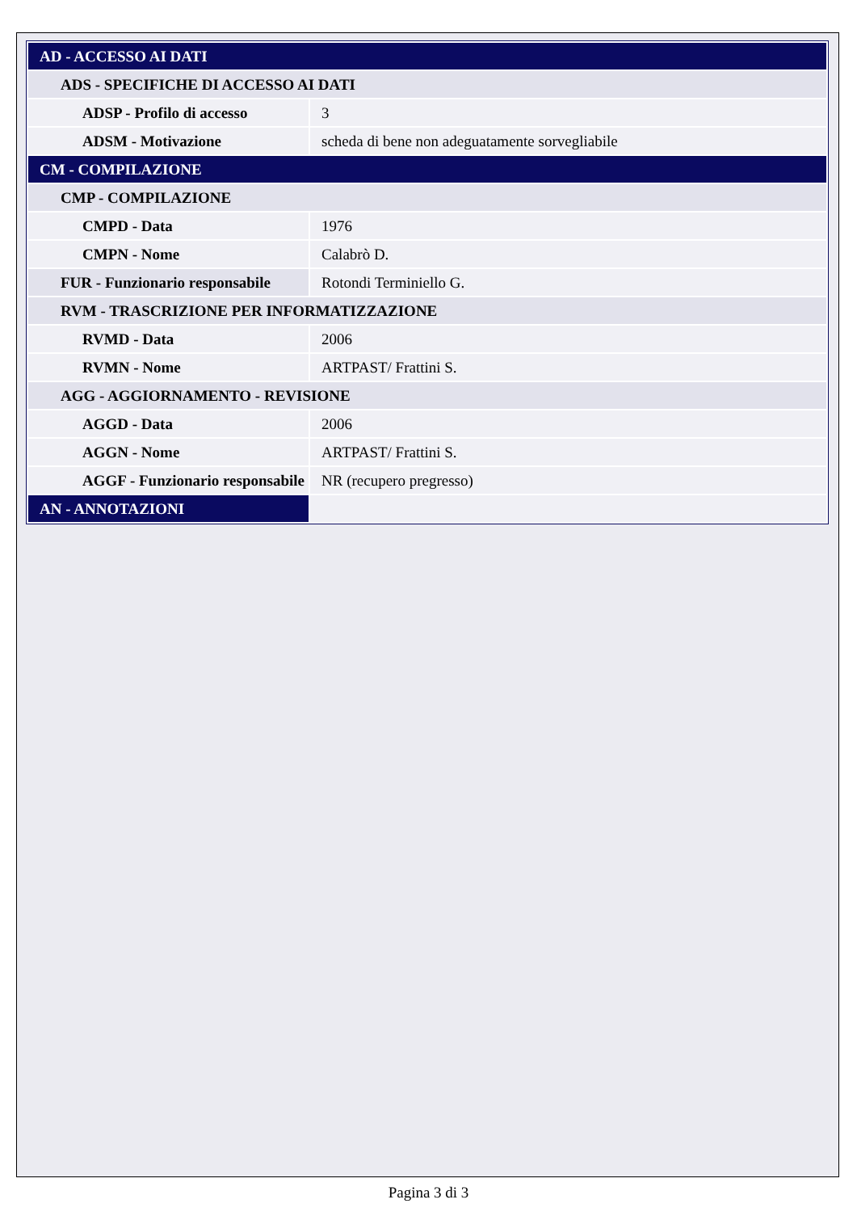| AD - ACCESSO AI DATI | |
| ADS - SPECIFICHE DI ACCESSO AI DATI | |
| ADSP - Profilo di accesso | 3 |
| ADSM - Motivazione | scheda di bene non adeguatamente sorvegliabile |
| CM - COMPILAZIONE | |
| CMP - COMPILAZIONE | |
| CMPD - Data | 1976 |
| CMPN - Nome | Calabrò D. |
| FUR - Funzionario responsabile | Rotondi Terminiello G. |
| RVM - TRASCRIZIONE PER INFORMATIZZAZIONE | |
| RVMD - Data | 2006 |
| RVMN - Nome | ARTPAST/ Frattini S. |
| AGG - AGGIORNAMENTO - REVISIONE | |
| AGGD - Data | 2006 |
| AGGN - Nome | ARTPAST/ Frattini S. |
| AGGF - Funzionario responsabile | NR (recupero pregresso) |
| AN - ANNOTAZIONI | |
Pagina 3 di 3